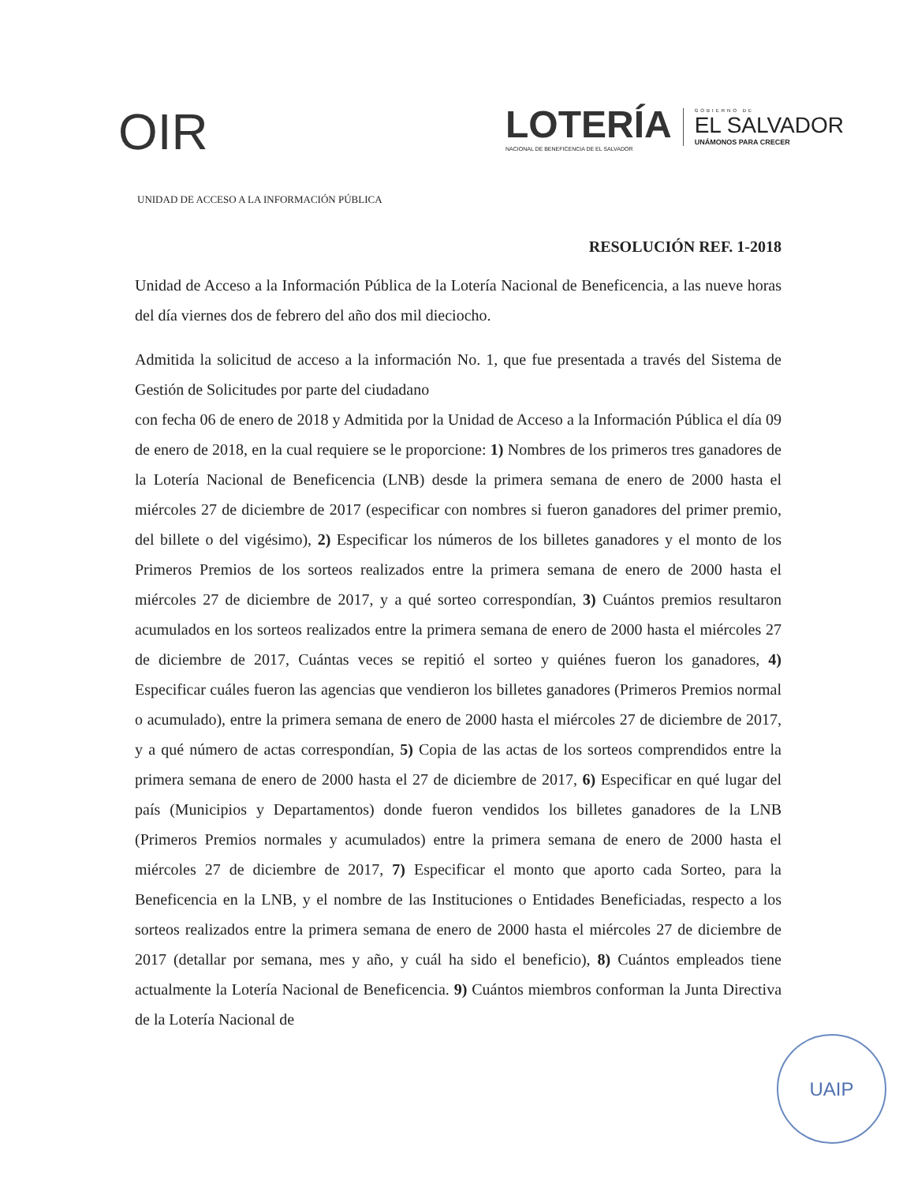OIR
LOTERÍA
NACIONAL DE BENEFICENCIA DE EL SALVADOR
GOBIERNO DE
EL SALVADOR
UNÁMONOS PARA CRECER
UNIDAD DE ACCESO A LA INFORMACIÓN PÚBLICA
RESOLUCIÓN REF. 1-2018
Unidad de Acceso a la Información Pública de la Lotería Nacional de Beneficencia, a las nueve horas del día viernes dos de febrero del año dos mil dieciocho.
Admitida la solicitud de acceso a la información No. 1, que fue presentada a través del Sistema de Gestión de Solicitudes por parte del ciudadano
con fecha 06 de enero de 2018 y Admitida por la Unidad de Acceso a la Información Pública el día 09 de enero de 2018, en la cual requiere se le proporcione: 1) Nombres de los primeros tres ganadores de la Lotería Nacional de Beneficencia (LNB) desde la primera semana de enero de 2000 hasta el miércoles 27 de diciembre de 2017 (especificar con nombres si fueron ganadores del primer premio, del billete o del vigésimo), 2) Especificar los números de los billetes ganadores y el monto de los Primeros Premios de los sorteos realizados entre la primera semana de enero de 2000 hasta el miércoles 27 de diciembre de 2017, y a qué sorteo correspondían, 3) Cuántos premios resultaron acumulados en los sorteos realizados entre la primera semana de enero de 2000 hasta el miércoles 27 de diciembre de 2017, Cuántas veces se repitió el sorteo y quiénes fueron los ganadores, 4) Especificar cuáles fueron las agencias que vendieron los billetes ganadores (Primeros Premios normal o acumulado), entre la primera semana de enero de 2000 hasta el miércoles 27 de diciembre de 2017, y a qué número de actas correspondían, 5) Copia de las actas de los sorteos comprendidos entre la primera semana de enero de 2000 hasta el 27 de diciembre de 2017, 6) Especificar en qué lugar del país (Municipios y Departamentos) donde fueron vendidos los billetes ganadores de la LNB (Primeros Premios normales y acumulados) entre la primera semana de enero de 2000 hasta el miércoles 27 de diciembre de 2017, 7) Especificar el monto que aporto cada Sorteo, para la Beneficencia en la LNB, y el nombre de las Instituciones o Entidades Beneficiadas, respecto a los sorteos realizados entre la primera semana de enero de 2000 hasta el miércoles 27 de diciembre de 2017 (detallar por semana, mes y año, y cuál ha sido el beneficio), 8) Cuántos empleados tiene actualmente la Lotería Nacional de Beneficencia. 9) Cuántos miembros conforman la Junta Directiva de la Lotería Nacional de
UAIP